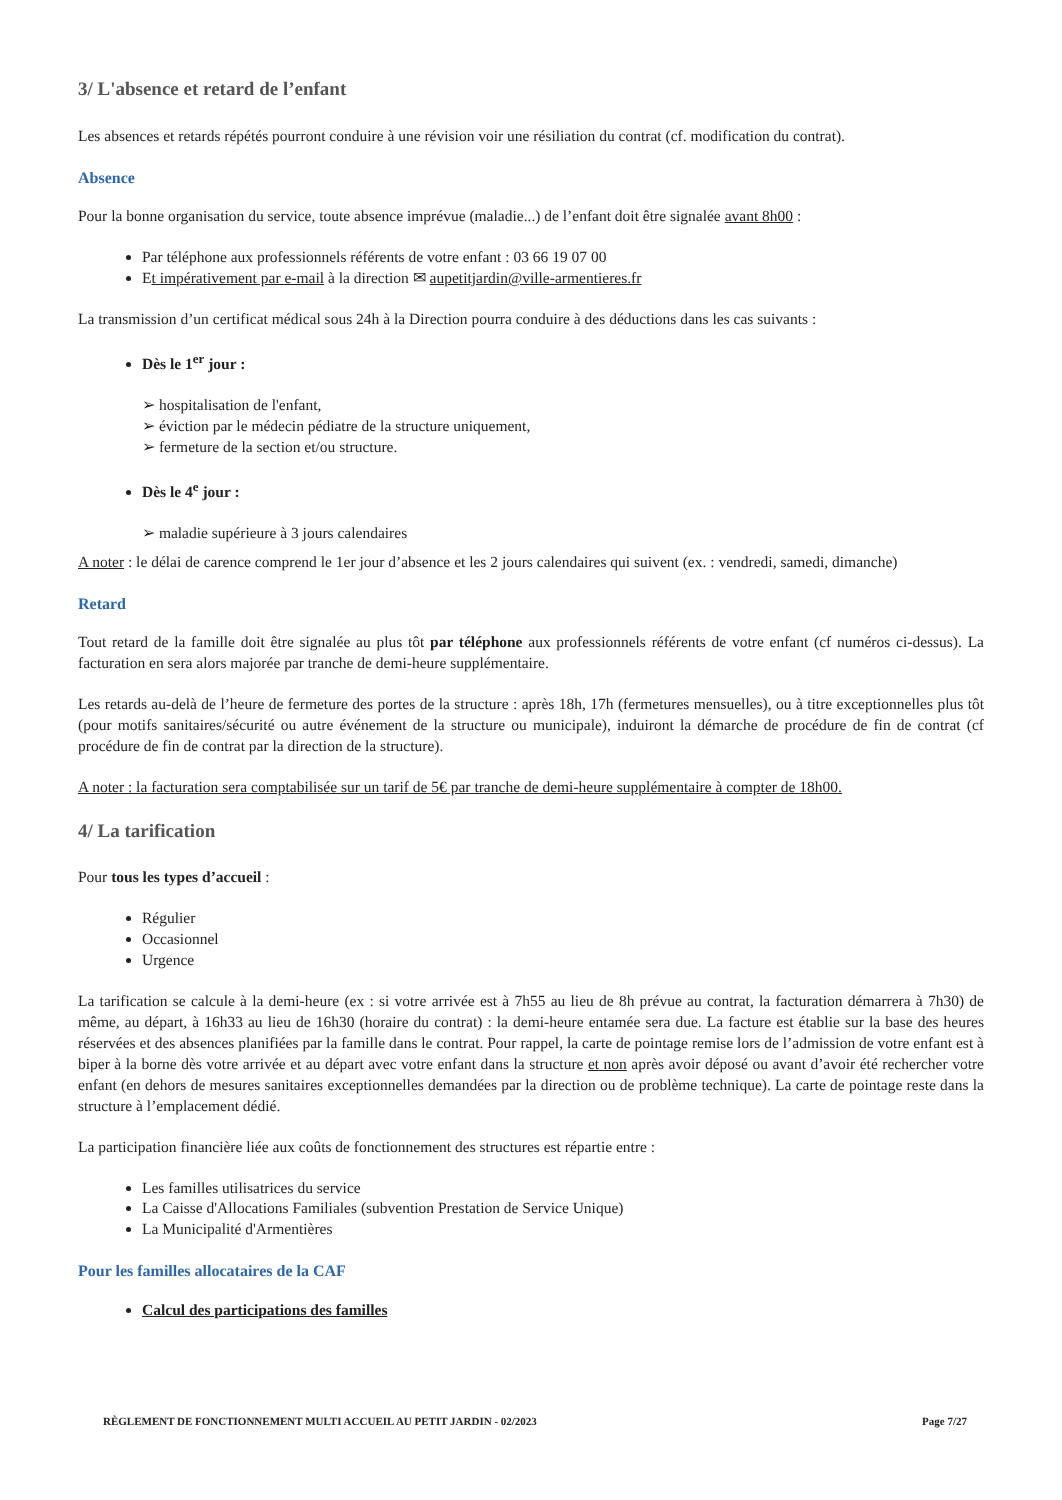3/ L'absence et retard de l’enfant
Les absences et retards répétés pourront conduire à une révision voir une résiliation du contrat (cf. modification du contrat).
Absence
Pour la bonne organisation du service, toute absence imprévue (maladie...) de l’enfant doit être signalée avant 8h00 :
Par téléphone aux professionnels référents de votre enfant : 03 66 19 07 00
Et impérativement par e-mail à la direction ✉ aupetitjardin@ville-armentieres.fr
La transmission d’un certificat médical sous 24h à la Direction pourra conduire à des déductions dans les cas suivants :
Dès le 1<sup>er</sup> jour :
➢ hospitalisation de l'enfant,
➢ éviction par le médecin pédiatre de la structure uniquement,
➢ fermeture de la section et/ou structure.
Dès le 4<sup>e</sup> jour :
➢ maladie supérieure à 3 jours calendaires
A noter : le délai de carence comprend le 1er jour d’absence et les 2 jours calendaires qui suivent (ex. : vendredi, samedi, dimanche)
Retard
Tout retard de la famille doit être signalée au plus tôt par téléphone aux professionnels référents de votre enfant (cf numéros ci-dessus). La facturation en sera alors majorée par tranche de demi-heure supplémentaire.
Les retards au-delà de l’heure de fermeture des portes de la structure : après 18h, 17h (fermetures mensuelles), ou à titre exceptionnelles plus tôt (pour motifs sanitaires/sécurité ou autre événement de la structure ou municipale), induiront la démarche de procédure de fin de contrat (cf procédure de fin de contrat par la direction de la structure).
A noter : la facturation sera comptabilisée sur un tarif de 5€ par tranche de demi-heure supplémentaire à compter de 18h00.
4/ La tarification
Pour tous les types d’accueil :
Régulier
Occasionnel
Urgence
La tarification se calcule à la demi-heure (ex : si votre arrivée est à 7h55 au lieu de 8h prévue au contrat, la facturation démarrera à 7h30) de même, au départ, à 16h33 au lieu de 16h30 (horaire du contrat) : la demi-heure entamée sera due. La facture est établie sur la base des heures réservées et des absences planifiées par la famille dans le contrat. Pour rappel, la carte de pointage remise lors de l’admission de votre enfant est à biper à la borne dès votre arrivée et au départ avec votre enfant dans la structure et non après avoir déposé ou avant d’avoir été rechercher votre enfant (en dehors de mesures sanitaires exceptionnelles demandées par la direction ou de problème technique). La carte de pointage reste dans la structure à l’emplacement dédié.
La participation financière liée aux coûts de fonctionnement des structures est répartie entre :
Les familles utilisatrices du service
La Caisse d'Allocations Familiales (subvention Prestation de Service Unique)
La Municipalité d'Armentières
Pour les familles allocataires de la CAF
Calcul des participations des familles
RÈGLEMENT DE FONCTIONNEMENT MULTI ACCUEIL AU PETIT JARDIN - 02/2023 Page 7/27